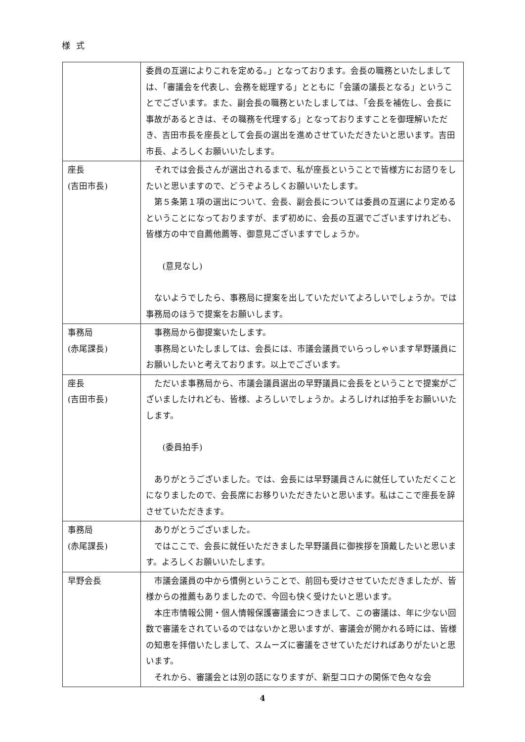様式
| | 委員の互選によりこれを定める。」となっております。会長の職務といたしましては、「審議会を代表し、会務を総理する」とともに「会議の議長となる」ということでございます。また、副会長の職務といたしましては、「会長を補佐し、会長に事故があるときは、その職務を代理する」となっておりますことを御理解いただき、吉田市長を座長として会長の選出を進めさせていただきたいと思います。吉田市長、よろしくお願いいたします。 |
| 座長 (吉田市長) | それでは会長さんが選出されるまで、私が座長ということで皆様方にお諮りをしたいと思いますので、どうぞよろしくお願いいたします。 第５条第１項の選出について、会長、副会長については委員の互選により定めるということになっておりますが、まず初めに、会長の互選でございますけれども、皆様方の中で自薦他薦等、御意見ございますでしょうか。 (意見なし) ないようでしたら、事務局に提案を出していただいてよろしいでしょうか。では事務局のほうで提案をお願いします。 |
| 事務局 (赤尾課長) | 事務局から御提案いたします。 事務局といたしましては、会長には、市議会議員でいらっしゃいます早野議員にお願いしたいと考えております。以上でございます。 |
| 座長 (吉田市長) | ただいま事務局から、市議会議員選出の早野議員に会長をということで提案がございましたけれども、皆様、よろしいでしょうか。よろしければ拍手をお願いいたします。 (委員拍手) ありがとうございました。では、会長には早野議員さんに就任していただくことになりましたので、会長席にお移りいただきたいと思います。私はここで座長を辞させていただきます。 |
| 事務局 (赤尾課長) | ありがとうございました。 ではここで、会長に就任いただきました早野議員に御挨拶を頂戴したいと思います。よろしくお願いいたします。 |
| 早野会長 | 市議会議員の中から慣例ということで、前回も受けさせていただきましたが、皆様からの推薦もありましたので、今回も快く受けたいと思います。 本庄市情報公開・個人情報保護審議会につきまして、この審議は、年に少ない回数で審議をされているのではないかと思いますが、審議会が開かれる時には、皆様の知恵を拝借いたしまして、スムーズに審議をさせていただければありがたいと思います。 それから、審議会とは別の話になりますが、新型コロナの関係で色々な会 |
4